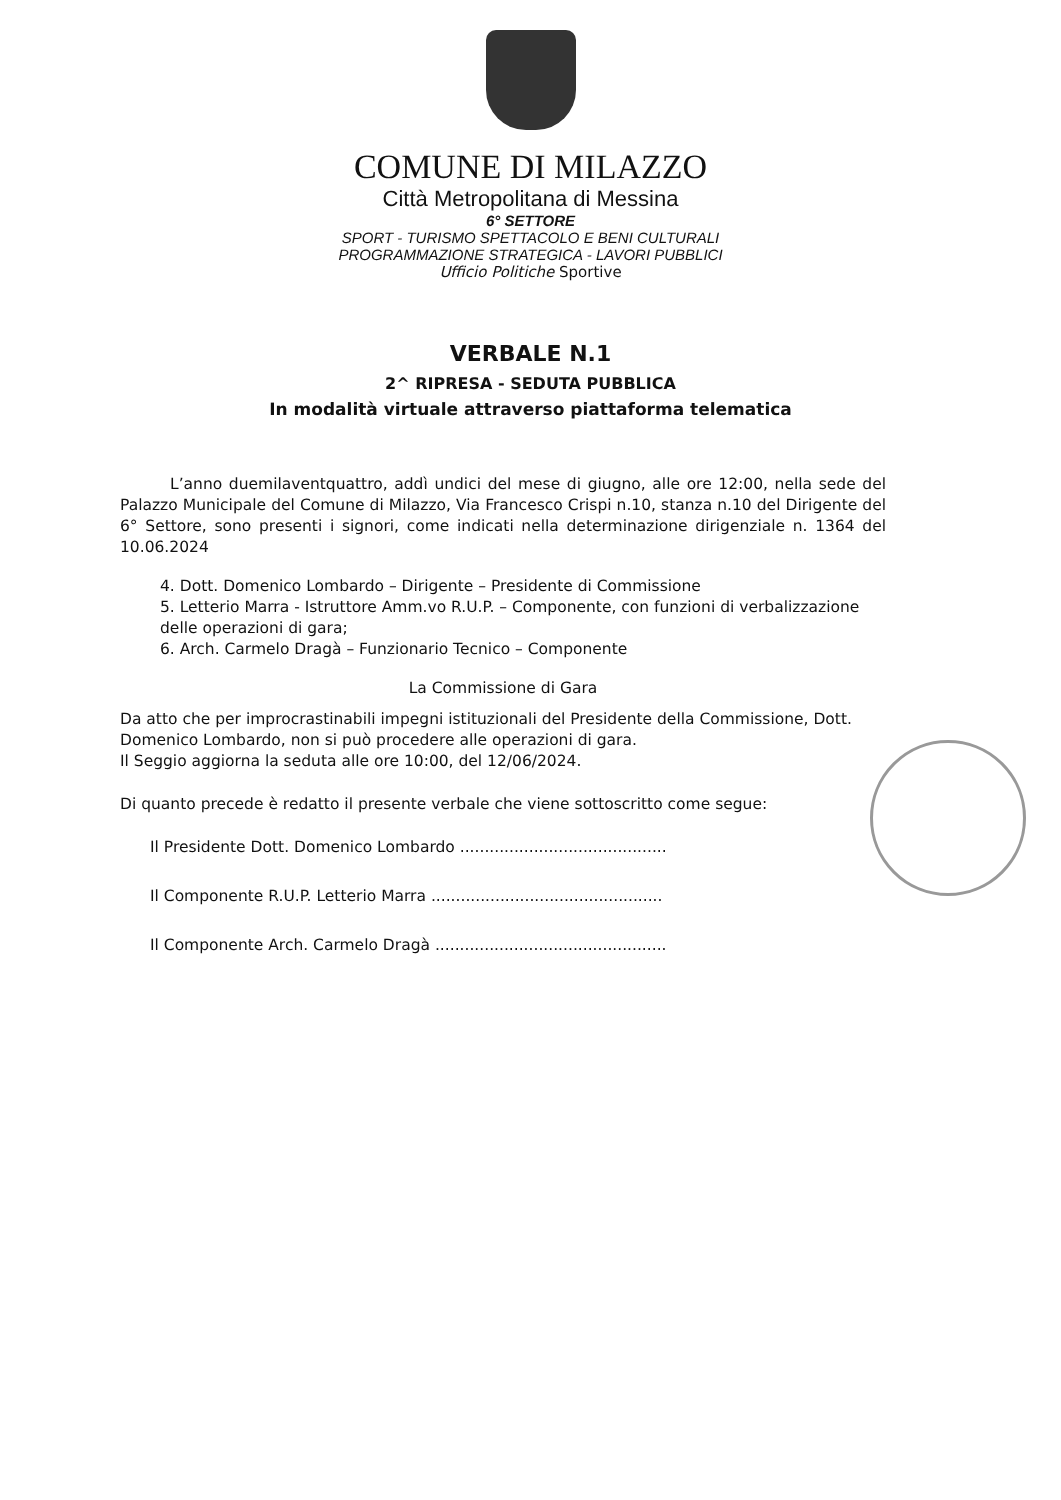COMUNE DI MILAZZO
Città Metropolitana di Messina
6° SETTORE
SPORT - TURISMO SPETTACOLO E BENI CULTURALI
PROGRAMMAZIONE STRATEGICA - LAVORI PUBBLICI
Ufficio Politiche Sportive
VERBALE N.1
2^ RIPRESA - SEDUTA PUBBLICA
In modalità virtuale attraverso piattaforma telematica
L’anno duemilaventquattro, addì undici del mese di giugno, alle ore 12:00, nella sede del Palazzo Municipale del Comune di Milazzo, Via Francesco Crispi n.10, stanza n.10 del Dirigente del 6° Settore, sono presenti i signori, come indicati nella determinazione dirigenziale n. 1364 del 10.06.2024
4. Dott. Domenico Lombardo – Dirigente – Presidente di Commissione
5. Letterio Marra - Istruttore Amm.vo R.U.P. – Componente, con funzioni di verbalizzazione delle operazioni di gara;
6. Arch. Carmelo Dragà – Funzionario Tecnico – Componente
La Commissione di Gara
Da atto che per improcrastinabili impegni istituzionali del Presidente della Commissione, Dott. Domenico Lombardo, non si può procedere alle operazioni di gara.
Il Seggio aggiorna la seduta alle ore 10:00, del 12/06/2024.
Di quanto precede è redatto il presente verbale che viene sottoscritto come segue:
Il Presidente Dott. Domenico Lombardo ..........................................
Il Componente R.U.P. Letterio Marra ...............................................
Il Componente Arch. Carmelo Dragà ...............................................